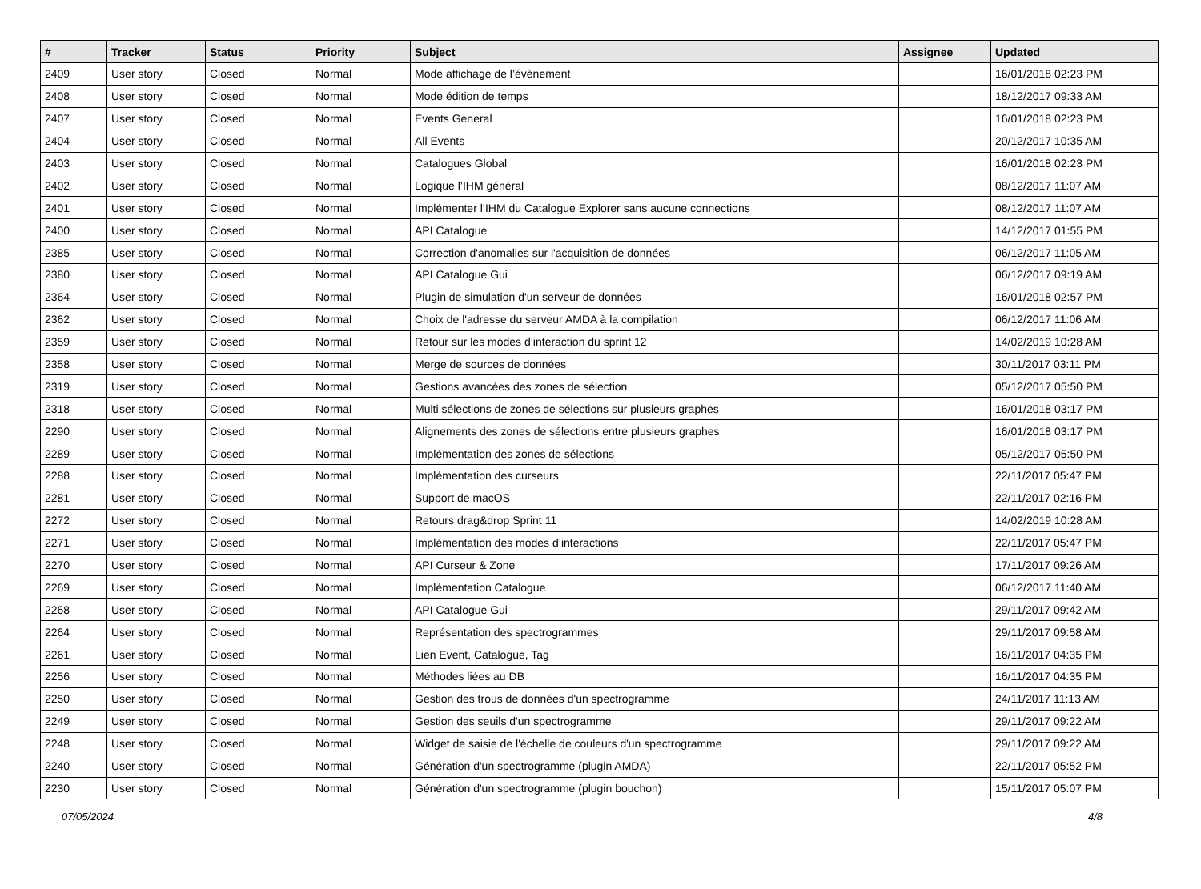| # | Tracker | Status | Priority | Subject | Assignee | Updated |
| --- | --- | --- | --- | --- | --- | --- |
| 2409 | User story | Closed | Normal | Mode affichage de l’évènement | | 16/01/2018 02:23 PM |
| 2408 | User story | Closed | Normal | Mode édition de temps | | 18/12/2017 09:33 AM |
| 2407 | User story | Closed | Normal | Events General | | 16/01/2018 02:23 PM |
| 2404 | User story | Closed | Normal | All Events | | 20/12/2017 10:35 AM |
| 2403 | User story | Closed | Normal | Catalogues Global | | 16/01/2018 02:23 PM |
| 2402 | User story | Closed | Normal | Logique l’IHM général | | 08/12/2017 11:07 AM |
| 2401 | User story | Closed | Normal | Implémenter l’IHM du Catalogue Explorer sans aucune connections | | 08/12/2017 11:07 AM |
| 2400 | User story | Closed | Normal | API Catalogue | | 14/12/2017 01:55 PM |
| 2385 | User story | Closed | Normal | Correction d'anomalies sur l'acquisition de données | | 06/12/2017 11:05 AM |
| 2380 | User story | Closed | Normal | API Catalogue Gui | | 06/12/2017 09:19 AM |
| 2364 | User story | Closed | Normal | Plugin de simulation d'un serveur de données | | 16/01/2018 02:57 PM |
| 2362 | User story | Closed | Normal | Choix de l'adresse du serveur AMDA à la compilation | | 06/12/2017 11:06 AM |
| 2359 | User story | Closed | Normal | Retour sur les modes d’interaction du sprint 12 | | 14/02/2019 10:28 AM |
| 2358 | User story | Closed | Normal | Merge de sources de données | | 30/11/2017 03:11 PM |
| 2319 | User story | Closed | Normal | Gestions avancées des zones de sélection | | 05/12/2017 05:50 PM |
| 2318 | User story | Closed | Normal | Multi sélections de zones de sélections sur plusieurs graphes | | 16/01/2018 03:17 PM |
| 2290 | User story | Closed | Normal | Alignements des zones de sélections entre plusieurs graphes | | 16/01/2018 03:17 PM |
| 2289 | User story | Closed | Normal | Implémentation des zones de sélections | | 05/12/2017 05:50 PM |
| 2288 | User story | Closed | Normal | Implémentation des curseurs | | 22/11/2017 05:47 PM |
| 2281 | User story | Closed | Normal | Support de macOS | | 22/11/2017 02:16 PM |
| 2272 | User story | Closed | Normal | Retours drag&drop Sprint 11 | | 14/02/2019 10:28 AM |
| 2271 | User story | Closed | Normal | Implémentation des modes d’interactions | | 22/11/2017 05:47 PM |
| 2270 | User story | Closed | Normal | API Curseur & Zone | | 17/11/2017 09:26 AM |
| 2269 | User story | Closed | Normal | Implémentation Catalogue | | 06/12/2017 11:40 AM |
| 2268 | User story | Closed | Normal | API Catalogue Gui | | 29/11/2017 09:42 AM |
| 2264 | User story | Closed | Normal | Représentation des spectrogrammes | | 29/11/2017 09:58 AM |
| 2261 | User story | Closed | Normal | Lien Event, Catalogue, Tag | | 16/11/2017 04:35 PM |
| 2256 | User story | Closed | Normal | Méthodes liées au DB | | 16/11/2017 04:35 PM |
| 2250 | User story | Closed | Normal | Gestion des trous de données d'un spectrogramme | | 24/11/2017 11:13 AM |
| 2249 | User story | Closed | Normal | Gestion des seuils d'un spectrogramme | | 29/11/2017 09:22 AM |
| 2248 | User story | Closed | Normal | Widget de saisie de l'échelle de couleurs d'un spectrogramme | | 29/11/2017 09:22 AM |
| 2240 | User story | Closed | Normal | Génération d'un spectrogramme (plugin AMDA) | | 22/11/2017 05:52 PM |
| 2230 | User story | Closed | Normal | Génération d'un spectrogramme (plugin bouchon) | | 15/11/2017 05:07 PM |
07/05/2024 4/8